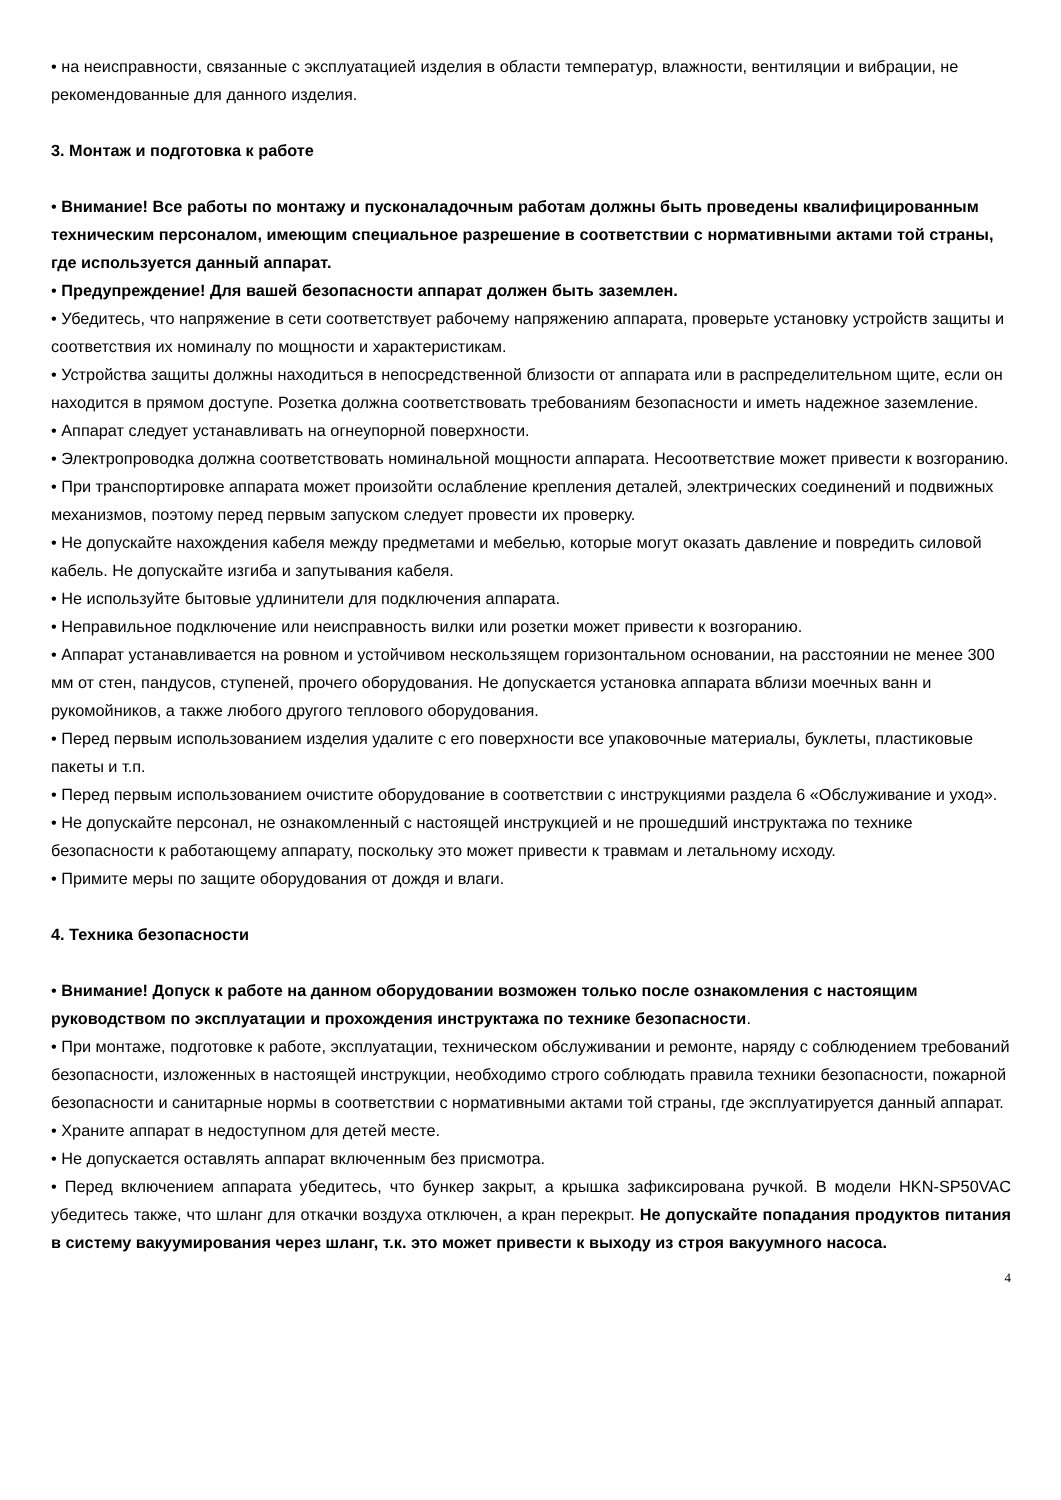• на неисправности, связанные с эксплуатацией изделия в области температур, влажности, вентиляции и вибрации, не рекомендованные для данного изделия.
3. Монтаж и подготовка к работе
• Внимание! Все работы по монтажу и пусконаладочным работам должны быть проведены квалифицированным техническим персоналом, имеющим специальное разрешение в соответствии с нормативными актами той страны, где используется данный аппарат.
• Предупреждение! Для вашей безопасности аппарат должен быть заземлен.
• Убедитесь, что напряжение в сети соответствует рабочему напряжению аппарата, проверьте установку устройств защиты и соответствия их номиналу по мощности и характеристикам.
• Устройства защиты должны находиться в непосредственной близости от аппарата или в распределительном щите, если он находится в прямом доступе. Розетка должна соответствовать требованиям безопасности и иметь надежное заземление.
• Аппарат следует устанавливать на огнеупорной поверхности.
• Электропроводка должна соответствовать номинальной мощности аппарата. Несоответствие может привести к возгоранию.
• При транспортировке аппарата может произойти ослабление крепления деталей, электрических соединений и подвижных механизмов, поэтому перед первым запуском следует провести их проверку.
• Не допускайте нахождения кабеля между предметами и мебелью, которые могут оказать давление и повредить силовой кабель. Не допускайте изгиба и запутывания кабеля.
• Не используйте бытовые удлинители для подключения аппарата.
• Неправильное подключение или неисправность вилки или розетки может привести к возгоранию.
• Аппарат устанавливается на ровном и устойчивом нескользящем горизонтальном основании, на расстоянии не менее 300 мм от стен, пандусов, ступеней, прочего оборудования. Не допускается установка аппарата вблизи моечных ванн и рукомойников, а также любого другого теплового оборудования.
• Перед первым использованием изделия удалите с его поверхности все упаковочные материалы, буклеты, пластиковые пакеты и т.п.
• Перед первым использованием очистите оборудование в соответствии с инструкциями раздела 6 «Обслуживание и уход».
• Не допускайте персонал, не ознакомленный с настоящей инструкцией и не прошедший инструктажа по технике безопасности к работающему аппарату, поскольку это может привести к травмам и летальному исходу.
• Примите меры по защите оборудования от дождя и влаги.
4. Техника безопасности
• Внимание! Допуск к работе на данном оборудовании возможен только после ознакомления с настоящим руководством по эксплуатации и прохождения инструктажа по технике безопасности.
• При монтаже, подготовке к работе, эксплуатации, техническом обслуживании и ремонте, наряду с соблюдением требований безопасности, изложенных в настоящей инструкции, необходимо строго соблюдать правила техники безопасности, пожарной безопасности и санитарные нормы в соответствии с нормативными актами той страны, где эксплуатируется данный аппарат.
• Храните аппарат в недоступном для детей месте.
• Не допускается оставлять аппарат включенным без присмотра.
• Перед включением аппарата убедитесь, что бункер закрыт, а крышка зафиксирована ручкой. В модели HKN-SP50VAC убедитесь также, что шланг для откачки воздуха отключен, а кран перекрыт. Не допускайте попадания продуктов питания в систему вакуумирования через шланг, т.к. это может привести к выходу из строя вакуумного насоса.
4